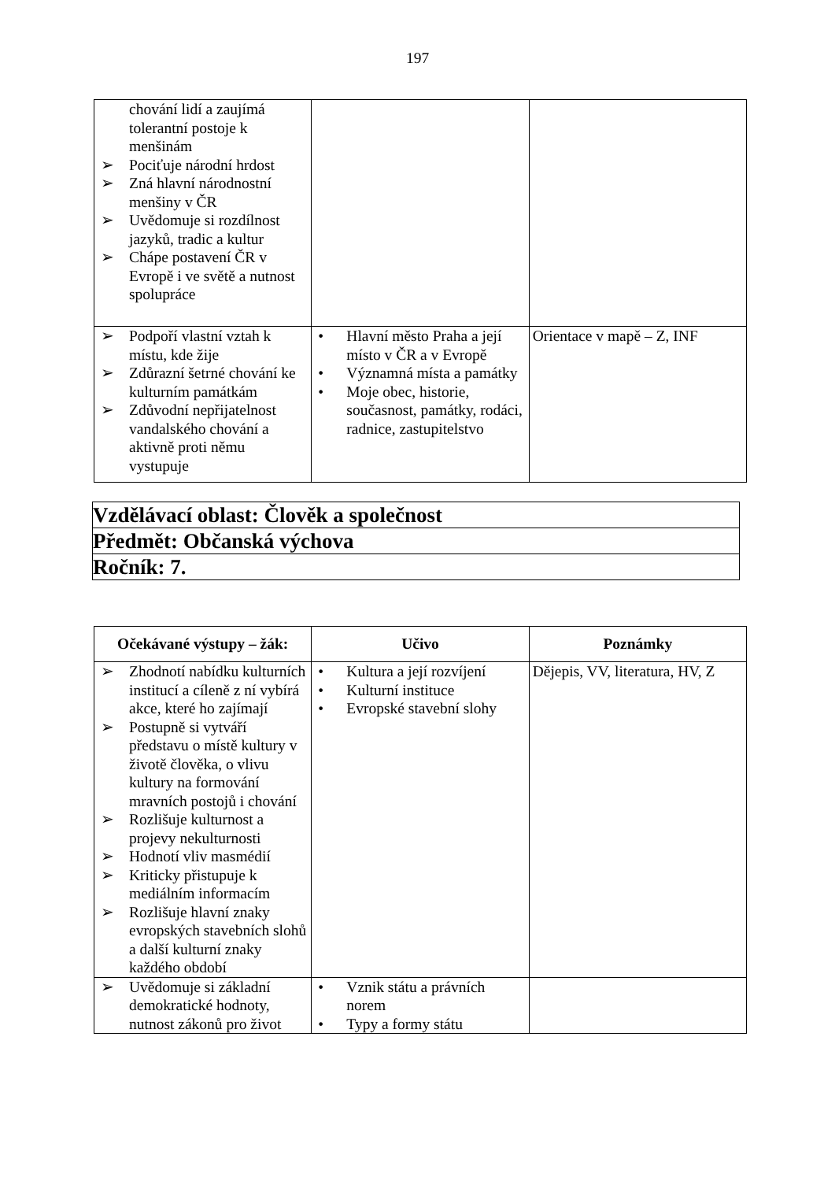197
| chování lidí a zaujímá tolerantní postoje k menšinám ➢ Pociťuje národní hrdost ➢ Zná hlavní národnostní menšiny v ČR ➢ Uvědomuje si rozdílnost jazyků, tradic a kultur ➢ Chápe postavení ČR v Evropě i ve světě a nutnost spolupráce | | |
| ➢ Podpoří vlastní vztah k místu, kde žije ➢ Zdůrazní šetrné chování ke kulturním památkám ➢ Zdůvodní nepřijatelnost vandalského chování a aktivně proti němu vystupuje | • Hlavní město Praha a její místo v ČR a v Evropě • Významná místa a památky • Moje obec, historie, současnost, památky, rodáci, radnice, zastupitelstvo | Orientace v mapě – Z, INF |
| Vzdělávací oblast: Člověk a společnost |
| Předmět: Občanská výchova |
| Ročník: 7. |
| Očekávané výstupy – žák: | Učivo | Poznámky |
| --- | --- | --- |
| ➢ Zhodnotí nabídku kulturních institucí a cíleně z ní vybírá akce, které ho zajímají ➢ Postupně si vytváří představu o místě kultury v životě člověka, o vlivu kultury na formování mravních postojů i chování ➢ Rozlišuje kulturnost a projevy nekulturnosti ➢ Hodnotí vliv masmédií ➢ Kriticky přistupuje k mediálním informacím ➢ Rozlišuje hlavní znaky evropských stavebních slohů a další kulturní znaky každého období | • Kultura a její rozvíjení • Kulturní instituce • Evropské stavební slohy | Dějepis, VV, literatura, HV, Z |
| ➢ Uvědomuje si základní demokratické hodnoty, nutnost zákonů pro život | • Vznik státu a právních norem • Typy a formy státu | |